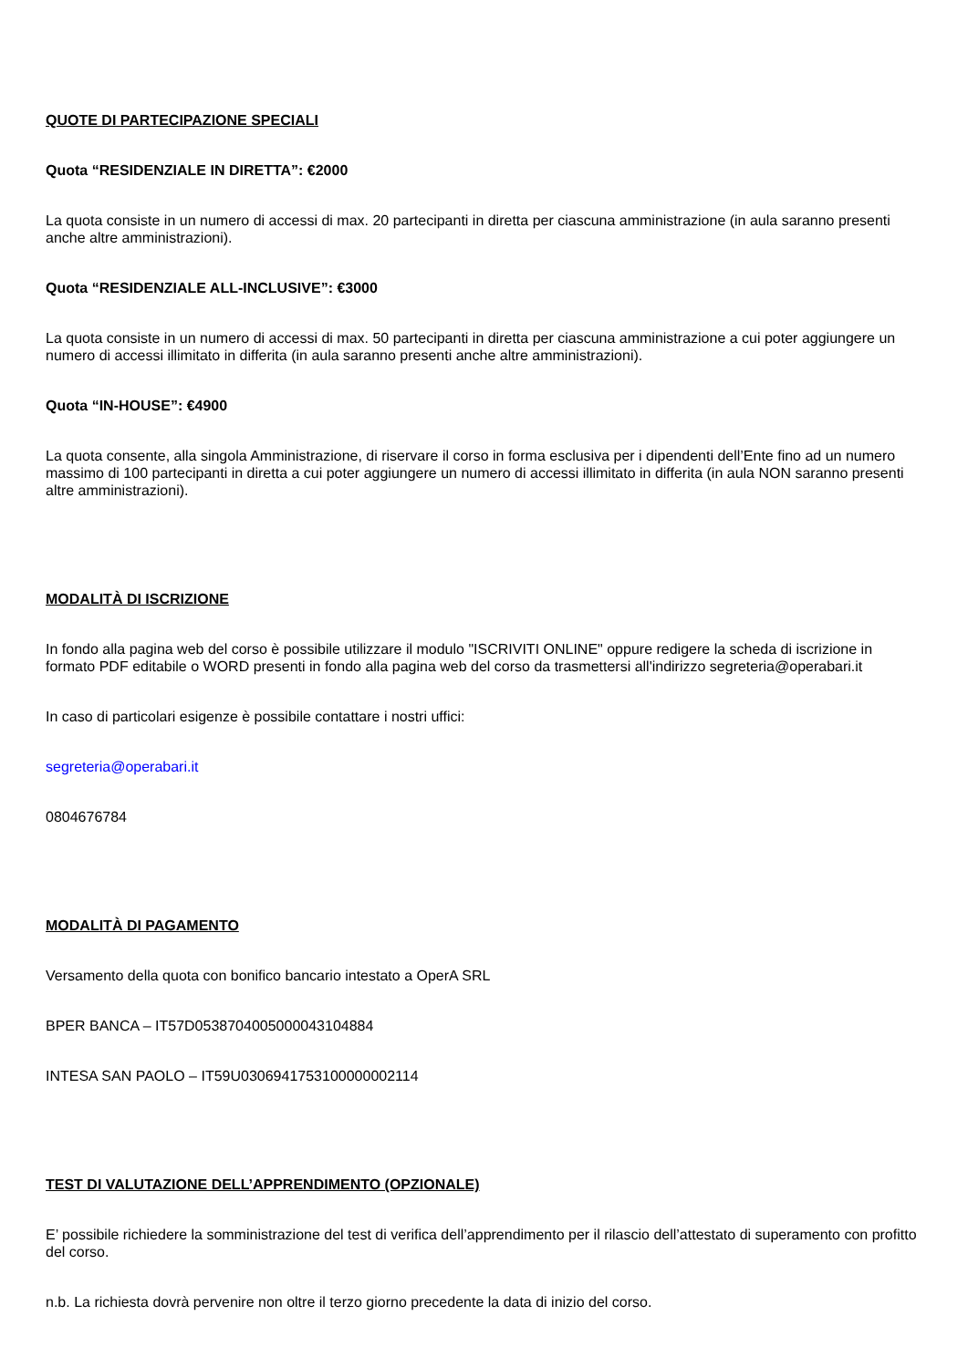QUOTE DI PARTECIPAZIONE SPECIALI
Quota “RESIDENZIALE IN DIRETTA”: €2000
La quota consiste in un numero di accessi di max. 20 partecipanti in diretta per ciascuna amministrazione (in aula saranno presenti anche altre amministrazioni).
Quota “RESIDENZIALE ALL-INCLUSIVE”: €3000
La quota consiste in un numero di accessi di max. 50 partecipanti in diretta per ciascuna amministrazione a cui poter aggiungere un numero di accessi illimitato in differita (in aula saranno presenti anche altre amministrazioni).
Quota “IN-HOUSE”: €4900
La quota consente, alla singola Amministrazione, di riservare il corso in forma esclusiva per i dipendenti dell’Ente fino ad un numero massimo di 100 partecipanti in diretta a cui poter aggiungere un numero di accessi illimitato in differita (in aula NON saranno presenti altre amministrazioni).
MODALITÀ DI ISCRIZIONE
In fondo alla pagina web del corso è possibile utilizzare il modulo "ISCRIVITI ONLINE" oppure redigere la scheda di iscrizione in formato PDF editabile o WORD presenti in fondo alla pagina web del corso da trasmettersi all'indirizzo segreteria@operabari.it
In caso di particolari esigenze è possibile contattare i nostri uffici:
segreteria@operabari.it
0804676784
MODALITÀ DI PAGAMENTO
Versamento della quota con bonifico bancario intestato a OperA SRL
BPER BANCA – IT57D0538704005000043104884
INTESA SAN PAOLO – IT59U0306941753100000002114
TEST DI VALUTAZIONE DELL’APPRENDIMENTO (OPZIONALE)
E’ possibile richiedere la somministrazione del test di verifica dell’apprendimento per il rilascio dell’attestato di superamento con profitto del corso.
n.b. La richiesta dovrà pervenire non oltre il terzo giorno precedente la data di inizio del corso.